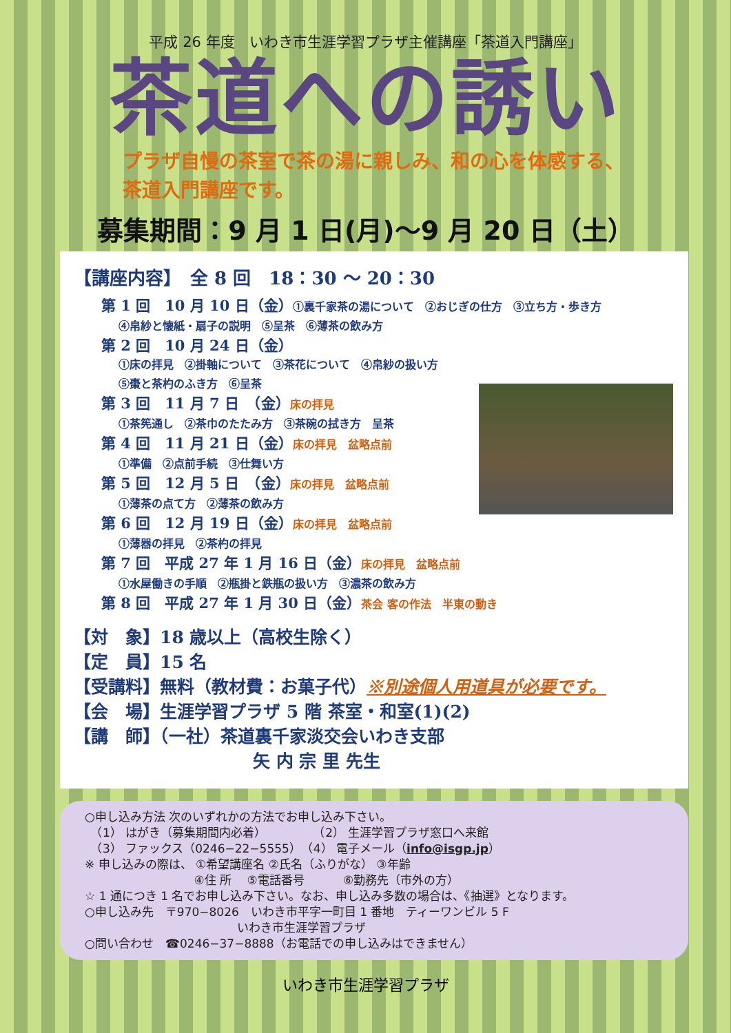平成 26 年度　いわき市生涯学習プラザ主催講座「茶道入門講座」
茶道への誘い
プラザ自慢の茶室で茶の湯に親しみ、和の心を体感する、
茶道入門講座です。
募集期間：9 月 1 日(月)～9 月 20 日（土）
【講座内容】　全 8 回　18：30 ～ 20：30
第 1 回　10 月 10 日（金）①裏千家茶の湯について　②おじぎの仕方　③立ち方・歩き方
④帛紗と懐紙・扇子の説明　⑤呈茶　⑥薄茶の飲み方
第 2 回　10 月 24 日（金）
①床の拝見　②掛軸について　③茶花について　④帛紗の扱い方
⑤棗と茶杓のふき方　⑥呈茶
第 3 回　11 月 7 日　（金）床の拝見
①茶筅通し　②茶巾のたたみ方　③茶碗の拭き方　呈茶
第 4 回　11 月 21 日（金）床の拝見　盆略点前
①準備　②点前手続　③仕舞い方
第 5 回　12 月 5 日　（金）床の拝見　盆略点前
①薄茶の点て方　②薄茶の飲み方
第 6 回　12 月 19 日（金）床の拝見　盆略点前
①薄器の拝見　②茶杓の拝見
第 7 回　平成 27 年 1 月 16 日（金）床の拝見　盆略点前
①水屋働きの手順　②瓶掛と鉄瓶の扱い方　③濃茶の飲み方
第 8 回　平成 27 年 1 月 30 日（金）茶会 客の作法　半東の動き
【対　象】18 歳以上（高校生除く）
【定　員】15 名
【受講料】無料（教材費：お菓子代）※別途個人用道具が必要です。
【会　場】生涯学習プラザ 5 階 茶室・和室(1)(2)
【講　師】（一社）茶道裏千家淡交会いわき支部
矢 内 宗 里 先生
○申し込み方法 次のいずれかの方法でお申し込み下さい。
　（1） はがき（募集期間内必着）　　　　　（2） 生涯学習プラザ窓口へ来館
　（3） ファックス（0246−22−5555）　（4） 電子メール（info@isgp.jp）
※ 申し込みの際は、 ①希望講座名 ②氏名（ふりがな） ③年齢
　　　　　　　　　 ④住 所　 ⑤電話番号　　　 ⑥勤務先（市外の方）
☆ 1 通につき 1 名でお申し込み下さい。なお、申し込み多数の場合は、《抽選》となります。
○申し込み先　〒970−8026　いわき市平字一町目 1 番地　ティーワンビル 5 F
　　　　　　　　　　　　　いわき市生涯学習プラザ
○問い合わせ　☎0246−37−8888（お電話での申し込みはできません）
いわき市生涯学習プラザ